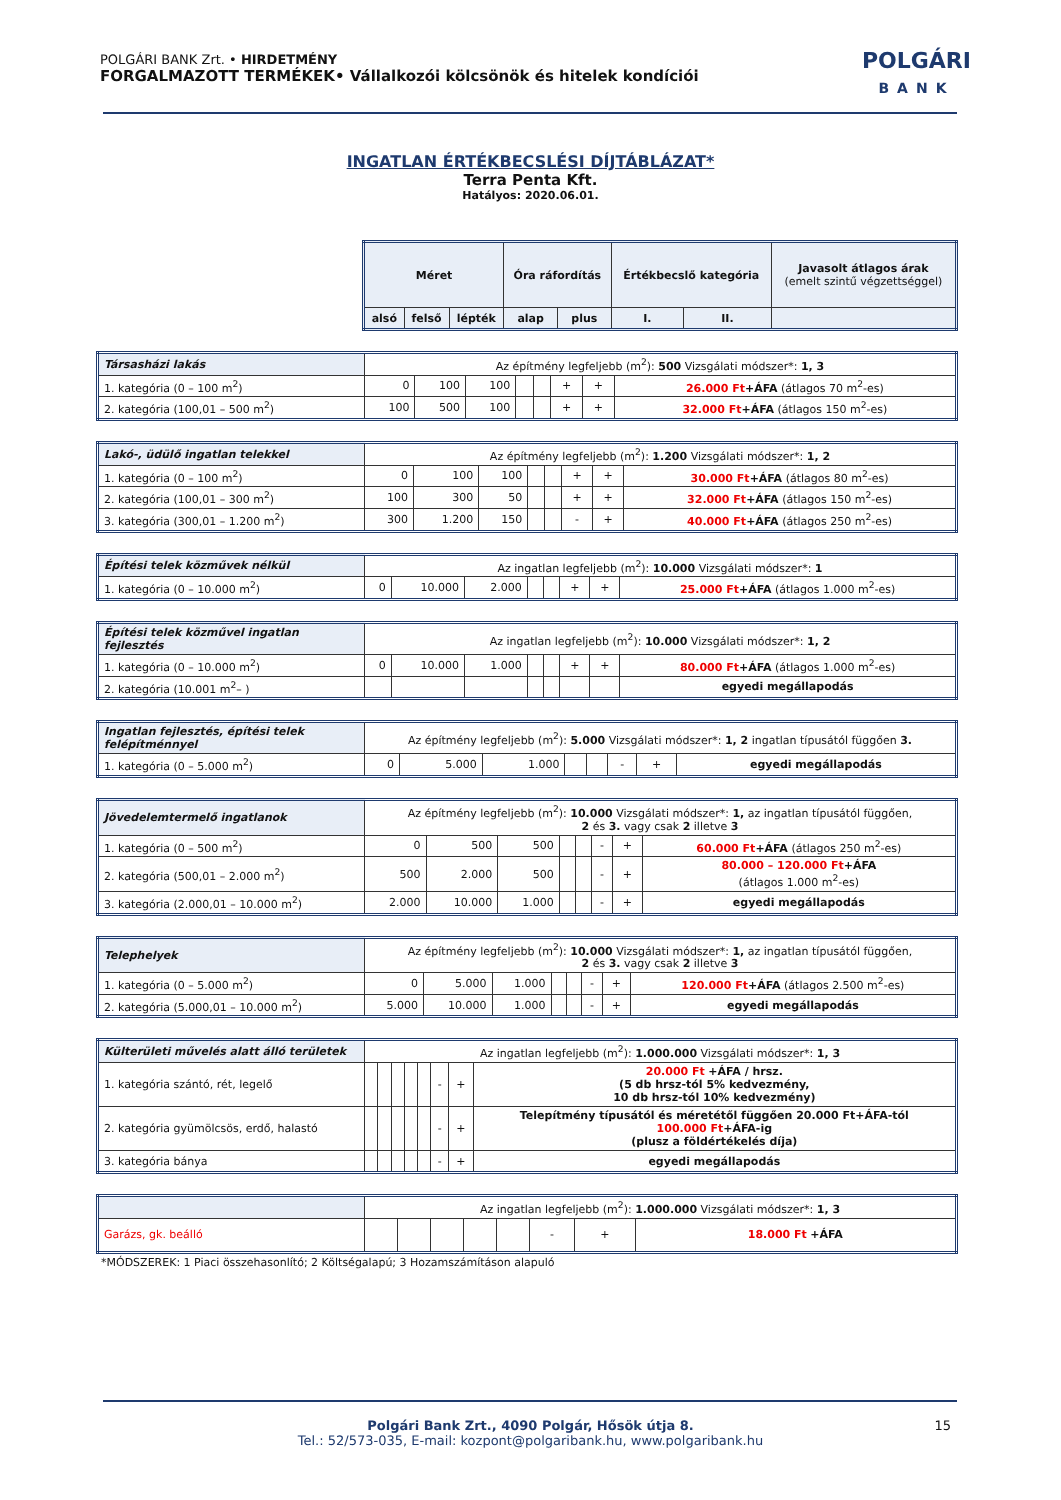POLGÁRI BANK Zrt. • HIRDETMÉNY
FORGALMAZOTT TERMÉKEK• Vállalkozói kölcsönök és hitelek kondíciói
POLGÁRI
BANK
INGATLAN ÉRTÉKBECSLÉSI DÍJTÁBLÁZAT*
Terra Penta Kft.
Hatályos: 2020.06.01.
| Méret | | | Óra ráfordítás | | Értékbecslő kategória | | Javasolt átlagos árak (emelt szintű végzettséggel) |
| --- | --- | --- | --- | --- | --- | --- | --- |
| alsó | felső | lépték | alap | plus | I. | II. | |
| Társasházi lakás | Az építmény legfeljebb (m<sup>2</sup>): 500 Vizsgálati módszer*: 1, 3 | | | | | | | |
| 1. kategória (0 – 100 m<sup>2</sup>) | 0 | 100 | 100 | | | + | + | 26.000 Ft +ÁFA (átlagos 70 m<sup>2</sup>-es) |
| 2. kategória (100,01 – 500 m<sup>2</sup>) | 100 | 500 | 100 | | | + | + | 32.000 Ft +ÁFA (átlagos 150 m<sup>2</sup>-es) |
| Lakó-, üdülő ingatlan telekkel | Az építmény legfeljebb (m<sup>2</sup>): 1.200 Vizsgálati módszer*: 1, 2 | | | | | | | |
| 1. kategória (0 – 100 m<sup>2</sup>) | 0 | 100 | 100 | | | + | + | 30.000 Ft +ÁFA (átlagos 80 m<sup>2</sup>-es) |
| 2. kategória (100,01 – 300 m<sup>2</sup>) | 100 | 300 | 50 | | | + | + | 32.000 Ft +ÁFA (átlagos 150 m<sup>2</sup>-es) |
| 3. kategória (300,01 – 1.200 m<sup>2</sup>) | 300 | 1.200 | 150 | | | - | + | 40.000 Ft +ÁFA (átlagos 250 m<sup>2</sup>-es) |
| Építési telek közművek nélkül | Az ingatlan legfeljebb (m<sup>2</sup>): 10.000 Vizsgálati módszer*: 1 | | | | | | | |
| 1. kategória (0 – 10.000 m<sup>2</sup>) | 0 | 10.000 | 2.000 | | | + | + | 25.000 Ft +ÁFA (átlagos 1.000 m<sup>2</sup>-es) |
| Építési telek közművel ingatlan fejlesztés | Az ingatlan legfeljebb (m<sup>2</sup>): 10.000 Vizsgálati módszer*: 1, 2 | | | | | | | |
| 1. kategória (0 – 10.000 m<sup>2</sup>) | 0 | 10.000 | 1.000 | | | + | + | 80.000 Ft +ÁFA (átlagos 1.000 m<sup>2</sup>-es) |
| 2. kategória (10.001 m<sup>2</sup>– ) | | | | | | | | egyedi megállapodás |
| Ingatlan fejlesztés, építési telek felépítménnyel | Az építmény legfeljebb (m<sup>2</sup>): 5.000 Vizsgálati módszer*: 1, 2 ingatlan típusától függően 3. | | | | | | | |
| 1. kategória (0 – 5.000 m<sup>2</sup>) | 0 | 5.000 | 1.000 | | | - | + | egyedi megállapodás |
| Jövedelemtermelő ingatlanok | Az építmény legfeljebb (m<sup>2</sup>): 10.000 Vizsgálati módszer*: 1, az ingatlan típusától függően, 2 és 3. vagy csak 2 illetve 3 | | | | | | | |
| 1. kategória (0 – 500 m<sup>2</sup>) | 0 | 500 | 500 | | | - | + | 60.000 Ft +ÁFA (átlagos 250 m<sup>2</sup>-es) |
| 2. kategória (500,01 – 2.000 m<sup>2</sup>) | 500 | 2.000 | 500 | | | - | + | 80.000 – 120.000 Ft +ÁFA (átlagos 1.000 m<sup>2</sup>-es) |
| 3. kategória (2.000,01 – 10.000 m<sup>2</sup>) | 2.000 | 10.000 | 1.000 | | | - | + | egyedi megállapodás |
| Telephelyek | Az építmény legfeljebb (m<sup>2</sup>): 10.000 Vizsgálati módszer*: 1, az ingatlan típusától függően, 2 és 3. vagy csak 2 illetve 3 | | | | | | | |
| 1. kategória (0 – 5.000 m<sup>2</sup>) | 0 | 5.000 | 1.000 | | | - | + | 120.000 Ft +ÁFA (átlagos 2.500 m<sup>2</sup>-es) |
| 2. kategória (5.000,01 – 10.000 m<sup>2</sup>) | 5.000 | 10.000 | 1.000 | | | - | + | egyedi megállapodás |
| Külterületi művelés alatt álló területek | Az ingatlan legfeljebb (m<sup>2</sup>): 1.000.000 Vizsgálati módszer*: 1, 3 | | | | | | | |
| 1. kategória szántó, rét, legelő | | | | | | - | + | 20.000 Ft +ÁFA / hrsz. (5 db hrsz-tól 5% kedvezmény, 10 db hrsz-tól 10% kedvezmény) |
| 2. kategória gyümölcsös, erdő, halastó | | | | | | - | + | Telepítmény típusától és méretétől függően 20.000 Ft+ÁFA-tól 100.000 Ft +ÁFA-ig (plusz a földértékelés díja) |
| 3. kategória bánya | | | | | | - | + | egyedi megállapodás |
| | Az ingatlan legfeljebb (m<sup>2</sup>): 1.000.000 Vizsgálati módszer*: 1, 3 | | | | | | | |
| Garázs, gk. beálló | | | | | | - | + | 18.000 Ft +ÁFA |
*MÓDSZEREK: 1 Piaci összehasonlító; 2 Költségalapú; 3 Hozamszámításon alapuló
Polgári Bank Zrt., 4090 Polgár, Hősök útja 8. 15
Tel.: 52/573-035, E-mail: kozpont@polgaribank.hu, www.polgaribank.hu